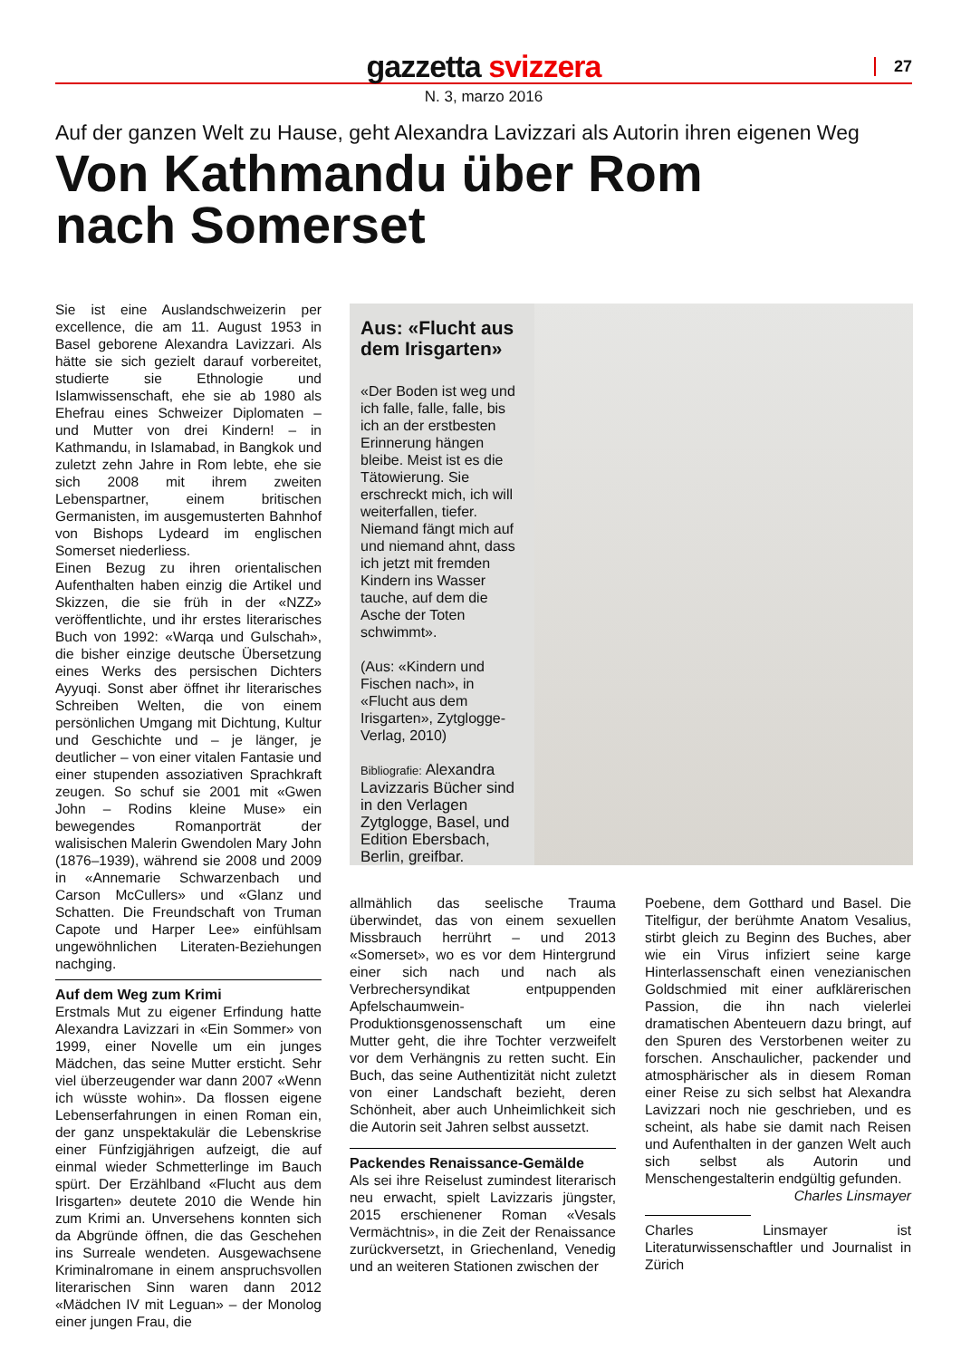gazzetta svizzera
27
N. 3, marzo 2016
Auf der ganzen Welt zu Hause, geht Alexandra Lavizzari als Autorin ihren eigenen Weg
Von Kathmandu über Rom
nach Somerset
Sie ist eine Auslandschweizerin per excellence, die am 11. August 1953 in Basel geborene Alexandra Lavizzari. Als hätte sie sich gezielt darauf vorbereitet, studierte sie Ethnologie und Islamwissenschaft, ehe sie ab 1980 als Ehefrau eines Schweizer Diplomaten – und Mutter von drei Kindern! – in Kathmandu, in Islamabad, in Bangkok und zuletzt zehn Jahre in Rom lebte, ehe sie sich 2008 mit ihrem zweiten Lebenspartner, einem britischen Germanisten, im ausgemusterten Bahnhof von Bishops Lydeard im englischen Somerset niederliess.
Einen Bezug zu ihren orientalischen Aufenthalten haben einzig die Artikel und Skizzen, die sie früh in der «NZZ» veröffentlichte, und ihr erstes literarisches Buch von 1992: «Warqa und Gulschah», die bisher einzige deutsche Übersetzung eines Werks des persischen Dichters Ayyuqi. Sonst aber öffnet ihr literarisches Schreiben Welten, die von einem persönlichen Umgang mit Dichtung, Kultur und Geschichte und – je länger, je deutlicher – von einer vitalen Fantasie und einer stupenden assoziativen Sprachkraft zeugen. So schuf sie 2001 mit «Gwen John – Rodins kleine Muse» ein bewegendes Romanporträt der walisischen Malerin Gwendolen Mary John (1876–1939), während sie 2008 und 2009 in «Annemarie Schwarzenbach und Carson McCullers» und «Glanz und Schatten. Die Freundschaft von Truman Capote und Harper Lee» einfühlsam ungewöhnlichen Literaten-Beziehungen nachging.
Auf dem Weg zum Krimi
Erstmals Mut zu eigener Erfindung hatte Alexandra Lavizzari in «Ein Sommer» von 1999, einer Novelle um ein junges Mädchen, das seine Mutter ersticht. Sehr viel überzeugender war dann 2007 «Wenn ich wüsste wohin». Da flossen eigene Lebenserfahrungen in einen Roman ein, der ganz unspektakulär die Lebenskrise einer Fünfzigjährigen aufzeigt, die auf einmal wieder Schmetterlinge im Bauch spürt. Der Erzählband «Flucht aus dem Irisgarten» deutete 2010 die Wende hin zum Krimi an. Unversehens konnten sich da Abgründe öffnen, die das Geschehen ins Surreale wendeten. Ausgewachsene Kriminalromane in einem anspruchsvollen literarischen Sinn waren dann 2012 «Mädchen IV mit Leguan» – der Monolog einer jungen Frau, die
Aus: «Flucht aus dem Irisgarten»
«Der Boden ist weg und ich falle, falle, falle, bis ich an der erstbesten Erinnerung hängen bleibe. Meist ist es die Tätowierung. Sie erschreckt mich, ich will weiterfallen, tiefer. Niemand fängt mich auf und niemand ahnt, dass ich jetzt mit fremden Kindern ins Wasser tauche, auf dem die Asche der Toten schwimmt».
(Aus: «Kindern und Fischen nach», in «Flucht aus dem Irisgarten», Zytglogge-Verlag, 2010)
Bibliografie: Alexandra Lavizzaris Bücher sind in den Verlagen Zytglogge, Basel, und Edition Ebersbach, Berlin, greifbar.
allmählich das seelische Trauma überwindet, das von einem sexuellen Missbrauch herrührt – und 2013 «Somerset», wo es vor dem Hintergrund einer sich nach und nach als Verbrechersyndikat entpuppenden Apfelschaumwein-Produktionsgenossenschaft um eine Mutter geht, die ihre Tochter verzweifelt vor dem Verhängnis zu retten sucht. Ein Buch, das seine Authentizität nicht zuletzt von einer Landschaft bezieht, deren Schönheit, aber auch Unheimlichkeit sich die Autorin seit Jahren selbst aussetzt.
Packendes Renaissance-Gemälde
Als sei ihre Reiselust zumindest literarisch neu erwacht, spielt Lavizzaris jüngster, 2015 erschienener Roman «Vesals Vermächtnis», in die Zeit der Renaissance zurückversetzt, in Griechenland, Venedig und an weiteren Stationen zwischen der
Poebene, dem Gotthard und Basel. Die Titelfigur, der berühmte Anatom Vesalius, stirbt gleich zu Beginn des Buches, aber wie ein Virus infiziert seine karge Hinterlassenschaft einen venezianischen Goldschmied mit einer aufklärerischen Passion, die ihn nach vielerlei dramatischen Abenteuern dazu bringt, auf den Spuren des Verstorbenen weiter zu forschen. Anschaulicher, packender und atmosphärischer als in diesem Roman einer Reise zu sich selbst hat Alexandra Lavizzari noch nie geschrieben, und es scheint, als habe sie damit nach Reisen und Aufenthalten in der ganzen Welt auch sich selbst als Autorin und Menschengestalterin endgültig gefunden.
Charles Linsmayer
Charles Linsmayer ist Literaturwissenschaftler und Journalist in Zürich